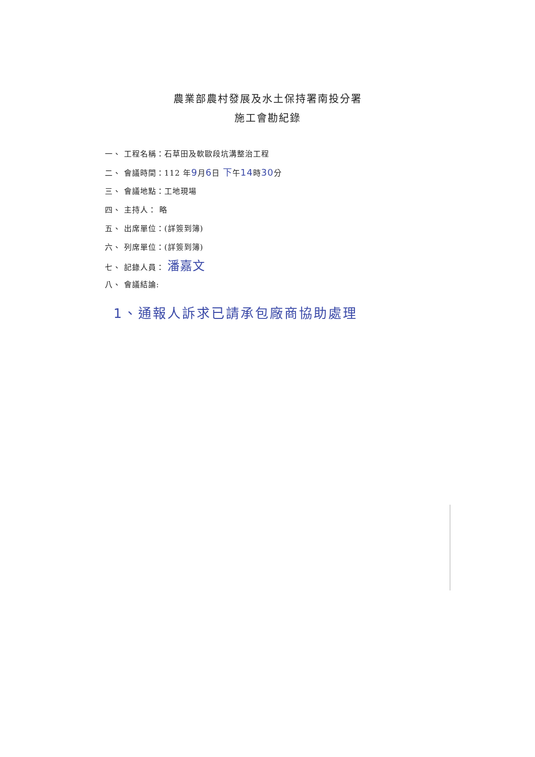農業部農村發展及水土保持署南投分署
施工會勘紀錄
一、 工程名稱：石草田及軟歐段坑溝整治工程
二、 會議時間：112 年9月6日 下午14時30分
三、 會議地點：工地現場
四、 主持人： 略
五、 出席單位：(詳簽到簿)
六、 列席單位：(詳簽到簿)
七、 記錄人員： 潘嘉文
八、 會議結論:
1、通報人訴求已請承包廠商協助處理